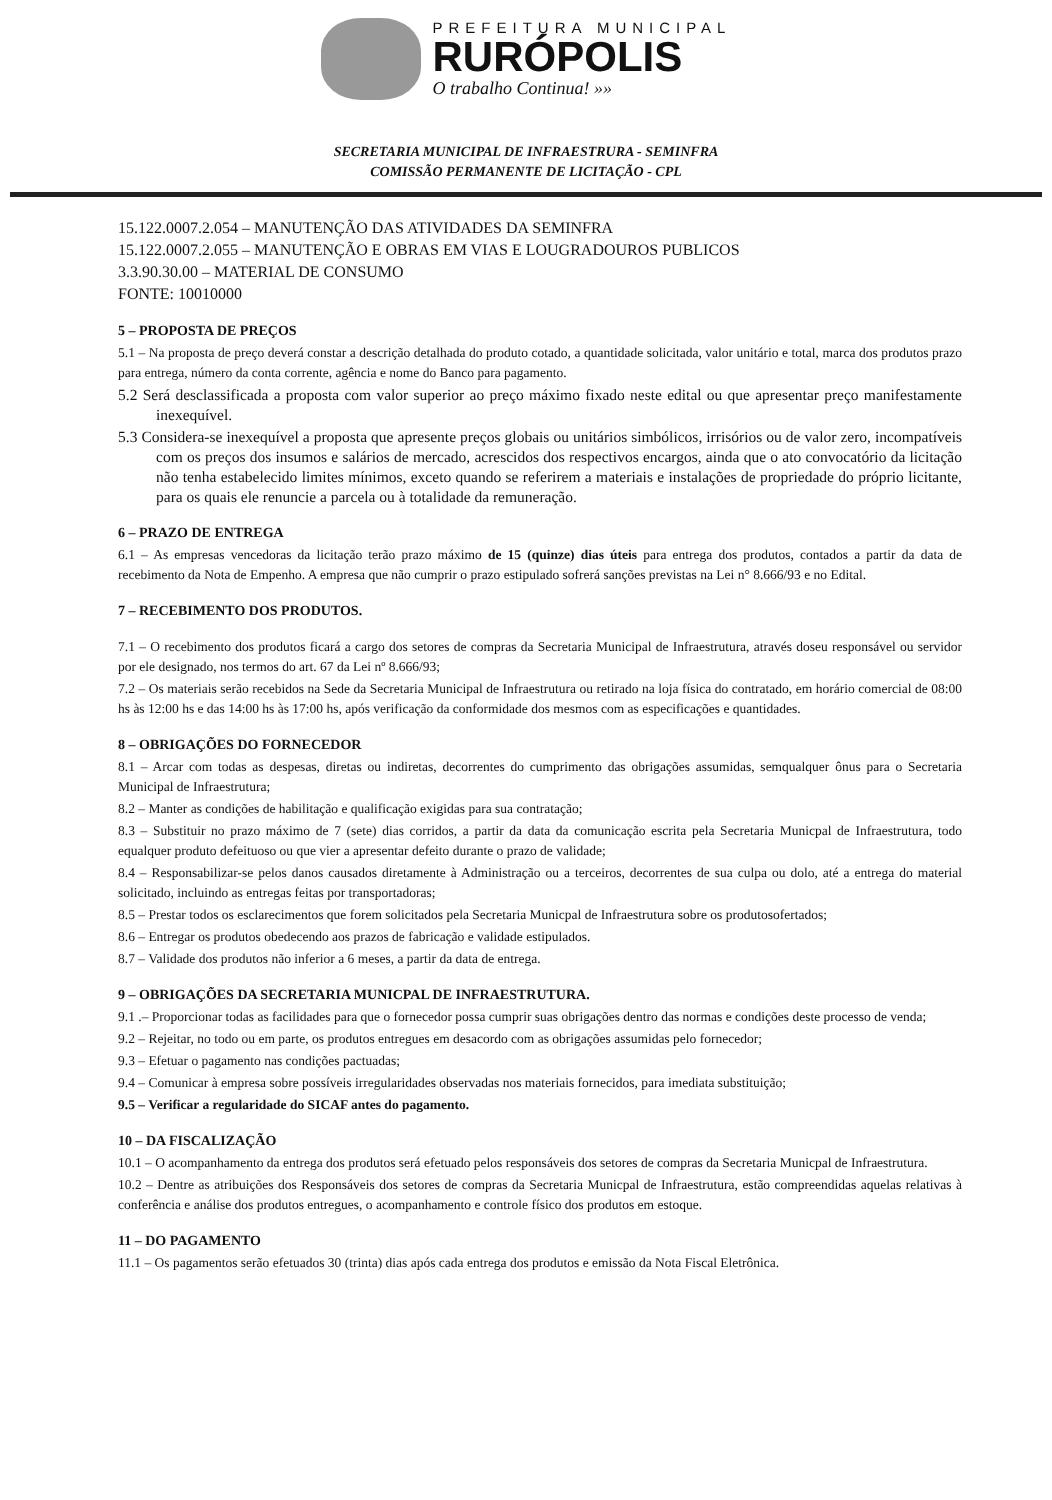PREFEITURA MUNICIPAL
RURÓPOLIS
O trabalho Continua! »»
SECRETARIA MUNICIPAL DE INFRAESTRURA - SEMINFRA
COMISSÃO PERMANENTE DE LICITAÇÃO - CPL
15.122.0007.2.054 – MANUTENÇÃO DAS ATIVIDADES DA SEMINFRA
15.122.0007.2.055 – MANUTENÇÃO E OBRAS EM VIAS E LOUGRADOUROS PUBLICOS
3.3.90.30.00 – MATERIAL DE CONSUMO
FONTE: 10010000
5 – PROPOSTA DE PREÇOS
5.1 – Na proposta de preço deverá constar a descrição detalhada do produto cotado, a quantidade solicitada, valor unitário e total, marca dos produtos prazo para entrega, número da conta corrente, agência e nome do Banco para pagamento.
5.2 Será desclassificada a proposta com valor superior ao preço máximo fixado neste edital ou que apresentar preço manifestamente inexequível.
5.3 Considera-se inexequível a proposta que apresente preços globais ou unitários simbólicos, irrisórios ou de valor zero, incompatíveis com os preços dos insumos e salários de mercado, acrescidos dos respectivos encargos, ainda que o ato convocatório da licitação não tenha estabelecido limites mínimos, exceto quando se referirem a materiais e instalações de propriedade do próprio licitante, para os quais ele renuncie a parcela ou à totalidade da remuneração.
6 – PRAZO DE ENTREGA
6.1 – As empresas vencedoras da licitação terão prazo máximo de 15 (quinze) dias úteis para entrega dos produtos, contados a partir da data de recebimento da Nota de Empenho. A empresa que não cumprir o prazo estipulado sofrerá sanções previstas na Lei n° 8.666/93 e no Edital.
7 – RECEBIMENTO DOS PRODUTOS.
7.1 – O recebimento dos produtos ficará a cargo dos setores de compras da Secretaria Municipal de Infraestrutura, através doseu responsável ou servidor por ele designado, nos termos do art. 67 da Lei nº 8.666/93;
7.2 – Os materiais serão recebidos na Sede da Secretaria Municipal de Infraestrutura ou retirado na loja física do contratado, em horário comercial de 08:00 hs às 12:00 hs e das 14:00 hs às 17:00 hs, após verificação da conformidade dos mesmos com as especificações e quantidades.
8 – OBRIGAÇÕES DO FORNECEDOR
8.1 – Arcar com todas as despesas, diretas ou indiretas, decorrentes do cumprimento das obrigações assumidas, semqualquer ônus para o Secretaria Municipal de Infraestrutura;
8.2 – Manter as condições de habilitação e qualificação exigidas para sua contratação;
8.3 – Substituir no prazo máximo de 7 (sete) dias corridos, a partir da data da comunicação escrita pela Secretaria Municpal de Infraestrutura, todo equalquer produto defeituoso ou que vier a apresentar defeito durante o prazo de validade;
8.4 – Responsabilizar-se pelos danos causados diretamente à Administração ou a terceiros, decorrentes de sua culpa ou dolo, até a entrega do material solicitado, incluindo as entregas feitas por transportadoras;
8.5 – Prestar todos os esclarecimentos que forem solicitados pela Secretaria Municpal de Infraestrutura sobre os produtosofertados;
8.6 – Entregar os produtos obedecendo aos prazos de fabricação e validade estipulados.
8.7 – Validade dos produtos não inferior a 6 meses, a partir da data de entrega.
9 – OBRIGAÇÕES DA SECRETARIA MUNICPAL DE INFRAESTRUTURA.
9.1 .– Proporcionar todas as facilidades para que o fornecedor possa cumprir suas obrigações dentro das normas e condições deste processo de venda;
9.2 – Rejeitar, no todo ou em parte, os produtos entregues em desacordo com as obrigações assumidas pelo fornecedor;
9.3 – Efetuar o pagamento nas condições pactuadas;
9.4 – Comunicar à empresa sobre possíveis irregularidades observadas nos materiais fornecidos, para imediata substituição;
9.5 – Verificar a regularidade do SICAF antes do pagamento.
10 – DA FISCALIZAÇÃO
10.1 – O acompanhamento da entrega dos produtos será efetuado pelos responsáveis dos setores de compras da Secretaria Municpal de Infraestrutura.
10.2 – Dentre as atribuições dos Responsáveis dos setores de compras da Secretaria Municpal de Infraestrutura, estão compreendidas aquelas relativas à conferência e análise dos produtos entregues, o acompanhamento e controle físico dos produtos em estoque.
11 – DO PAGAMENTO
11.1 – Os pagamentos serão efetuados 30 (trinta) dias após cada entrega dos produtos e emissão da Nota Fiscal Eletrônica.